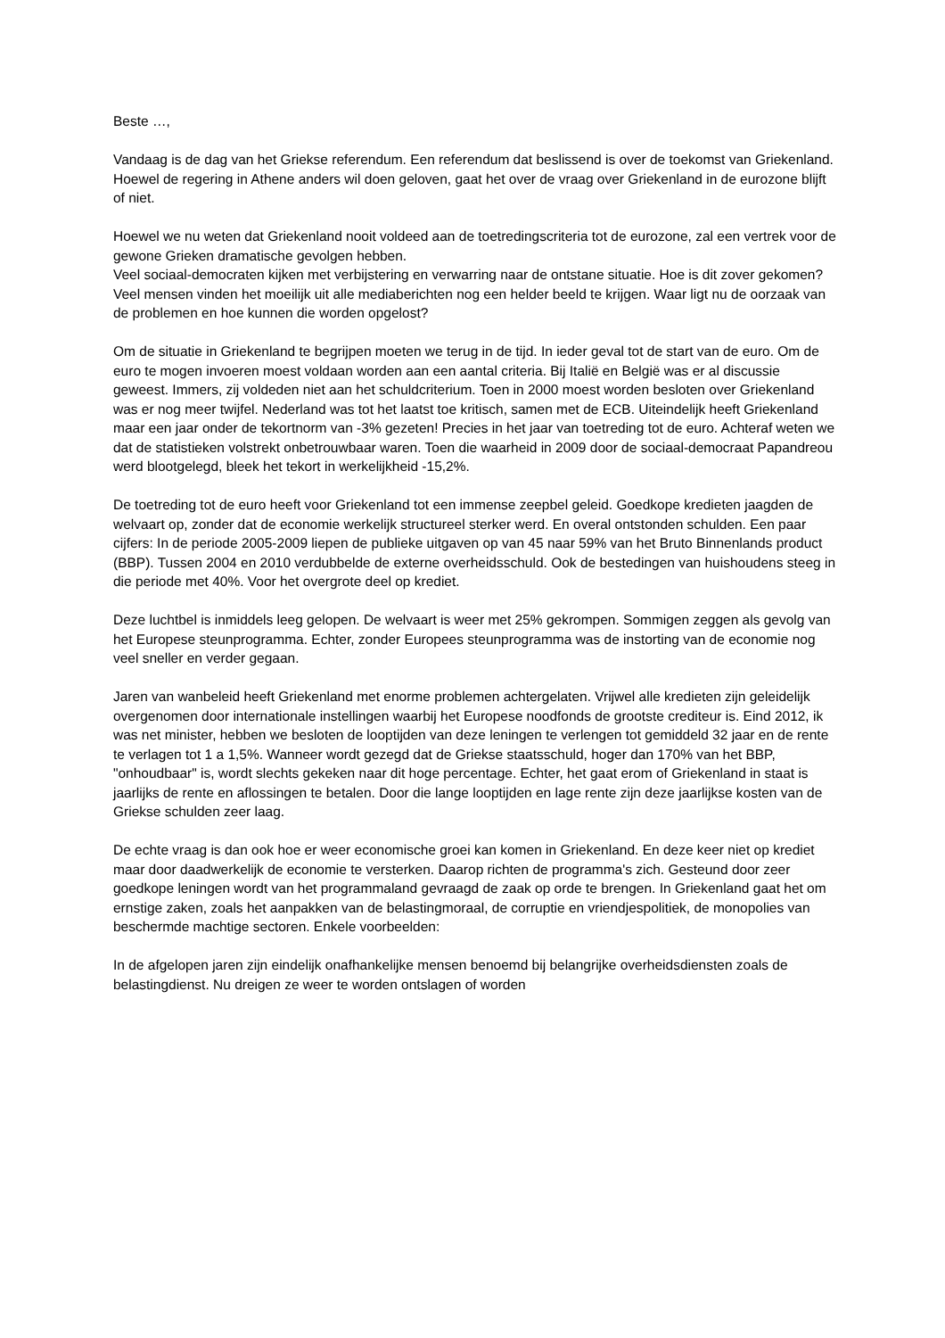Beste …,
Vandaag is de dag van het Griekse referendum. Een referendum dat beslissend is over de toekomst van Griekenland. Hoewel de regering in Athene anders wil doen geloven, gaat het over de vraag over Griekenland in de eurozone blijft of niet.
Hoewel we nu weten dat Griekenland nooit voldeed aan de toetredingscriteria tot de eurozone, zal een vertrek voor de gewone Grieken dramatische gevolgen hebben.
Veel sociaal-democraten kijken met verbijstering en verwarring naar de ontstane situatie. Hoe is dit zover gekomen? Veel mensen vinden het moeilijk uit alle mediaberichten nog een helder beeld te krijgen. Waar ligt nu de oorzaak van de problemen en hoe kunnen die worden opgelost?
Om de situatie in Griekenland te begrijpen moeten we terug in de tijd. In ieder geval tot de start van de euro. Om de euro te mogen invoeren moest voldaan worden aan een aantal criteria. Bij Italië en België was er al discussie geweest. Immers, zij voldeden niet aan het schuldcriterium. Toen in 2000 moest worden besloten over Griekenland was er nog meer twijfel. Nederland was tot het laatst toe kritisch, samen met de ECB. Uiteindelijk heeft Griekenland maar een jaar onder de tekortnorm van -3% gezeten! Precies in het jaar van toetreding tot de euro. Achteraf weten we dat de statistieken volstrekt onbetrouwbaar waren. Toen die waarheid in 2009 door de sociaal-democraat Papandreou werd blootgelegd, bleek het tekort in werkelijkheid -15,2%.
De toetreding tot de euro heeft voor Griekenland tot een immense zeepbel geleid. Goedkope kredieten jaagden de welvaart op, zonder dat de economie werkelijk structureel sterker werd. En overal ontstonden schulden. Een paar cijfers: In de periode 2005-2009 liepen de publieke uitgaven op van 45 naar 59% van het Bruto Binnenlands product (BBP). Tussen 2004 en 2010 verdubbelde de externe overheidsschuld. Ook de bestedingen van huishoudens steeg in die periode met 40%. Voor het overgrote deel op krediet.
Deze luchtbel is inmiddels leeg gelopen. De welvaart is weer met 25% gekrompen. Sommigen zeggen als gevolg van het Europese steunprogramma. Echter, zonder Europees steunprogramma was de instorting van de economie nog veel sneller en verder gegaan.
Jaren van wanbeleid heeft Griekenland met enorme problemen achtergelaten. Vrijwel alle kredieten zijn geleidelijk overgenomen door internationale instellingen waarbij het Europese noodfonds de grootste crediteur is. Eind 2012, ik was net minister, hebben we besloten de looptijden van deze leningen te verlengen tot gemiddeld 32 jaar en de rente te verlagen tot 1 a 1,5%. Wanneer wordt gezegd dat de Griekse staatsschuld, hoger dan 170% van het BBP, "onhoudbaar" is, wordt slechts gekeken naar dit hoge percentage. Echter, het gaat erom of Griekenland in staat is jaarlijks de rente en aflossingen te betalen. Door die lange looptijden en lage rente zijn deze jaarlijkse kosten van de Griekse schulden zeer laag.
De echte vraag is dan ook hoe er weer economische groei kan komen in Griekenland. En deze keer niet op krediet maar door daadwerkelijk de economie te versterken. Daarop richten de programma's zich. Gesteund door zeer goedkope leningen wordt van het programmaland gevraagd de zaak op orde te brengen. In Griekenland gaat het om ernstige zaken, zoals het aanpakken van de belastingmoraal, de corruptie en vriendjespolitiek, de monopolies van beschermde machtige sectoren. Enkele voorbeelden:
In de afgelopen jaren zijn eindelijk onafhankelijke mensen benoemd bij belangrijke overheidsdiensten zoals de belastingdienst. Nu dreigen ze weer te worden ontslagen of worden